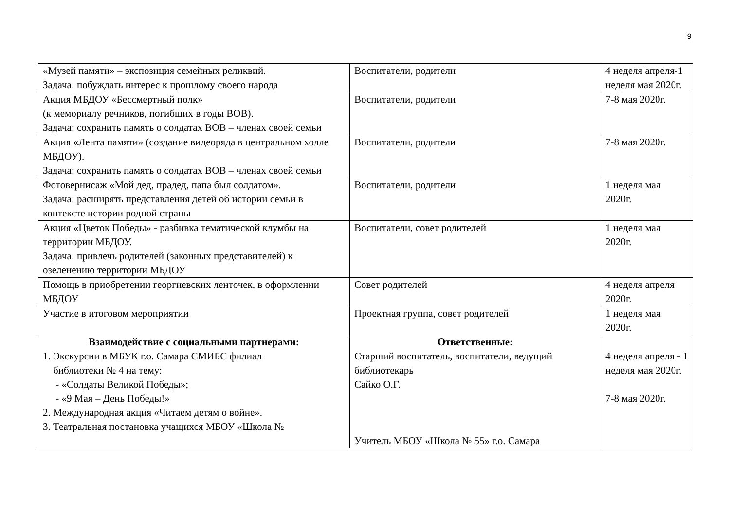9
| «Музей памяти» – экспозиция семейных реликвий. Задача: побуждать интерес к прошлому своего народа | Воспитатели, родители | 4 неделя апреля-1 неделя мая 2020г. |
| Акция МБДОУ «Бессмертный полк» (к мемориалу речников, погибших в годы ВОВ). Задача: сохранить память о солдатах ВОВ – членах своей семьи | Воспитатели, родители | 7-8 мая 2020г. |
| Акция «Лента памяти» (создание видеоряда в центральном холле МБДОУ). Задача: сохранить память о солдатах ВОВ – членах своей семьи | Воспитатели, родители | 7-8 мая 2020г. |
| Фотовернисаж «Мой дед, прадед, папа был солдатом». Задача: расширять представления детей об истории семьи в контексте истории родной страны | Воспитатели, родители | 1 неделя мая 2020г. |
| Акция «Цветок Победы» - разбивка тематической клумбы на территории МБДОУ. Задача: привлечь родителей (законных представителей) к озеленению территории МБДОУ | Воспитатели, совет родителей | 1 неделя мая 2020г. |
| Помощь в приобретении георгиевских ленточек, в оформлении МБДОУ | Совет родителей | 4 неделя апреля 2020г. |
| Участие в итоговом мероприятии | Проектная группа, совет родителей | 1 неделя мая 2020г. |
| Взаимодействие с социальными партнерами: 1. Экскурсии в МБУК г.о. Самара СМИБС филиал библиотеки № 4 на тему: - «Солдаты Великой Победы»; - «9 Мая – День Победы!» 2. Международная акция «Читаем детям о войне». 3. Театральная постановка учащихся МБОУ «Школа № | Ответственные: Старший воспитатель, воспитатели, ведущий библиотекарь Сайко О.Г. Учитель МБОУ «Школа № 55» г.о. Самара | 4 неделя апреля - 1 неделя мая 2020г. 7-8 мая 2020г. |